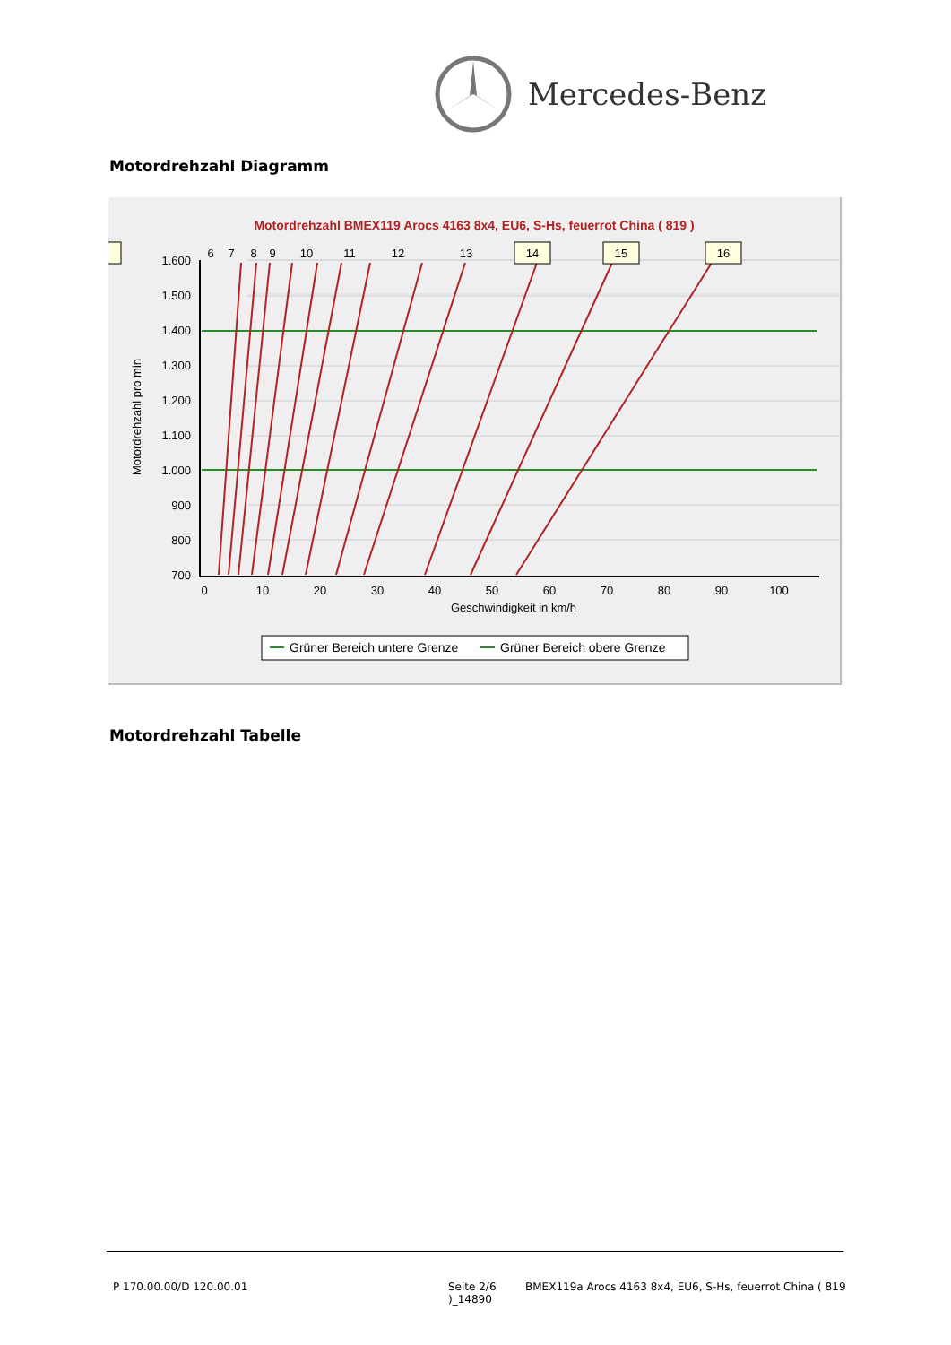Mercedes-Benz
Motordrehzahl Diagramm
Motordrehzahl BMEX119 Arocs 4163 8x4, EU6, S-Hs, feuerrot China ( 819 )
1.600
1.500
1.400
1.300
1.200
1.100
1.000
900
800
700
0
10
20
30
40
50
60
70
80
90
100
Geschwindigkeit in km/h
Motordrehzahl pro min
16
15
14
13
12
11
10
9
8
7
6
Grüner Bereich untere Grenze
Grüner Bereich obere Grenze
Motordrehzahl Tabelle
P 170.00.00/D 120.00.01
Seite 2/6
)_14890
BMEX119a Arocs 4163 8x4, EU6, S-Hs, feuerrot China ( 819